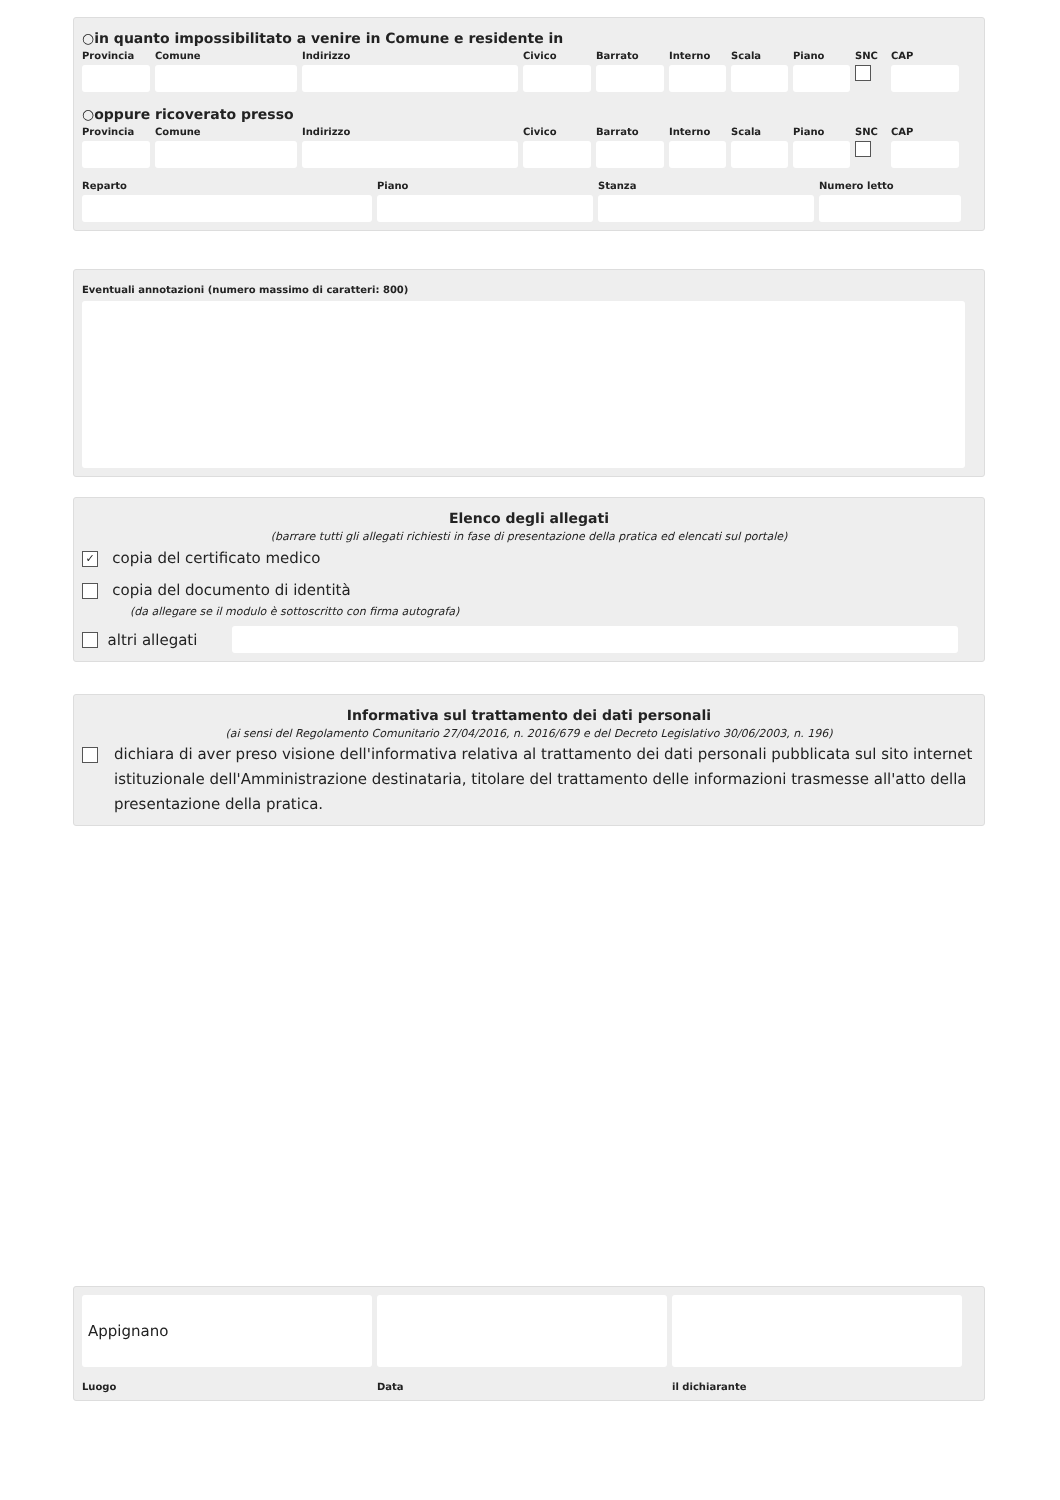○in quanto impossibilitato a venire in Comune e residente in
Provincia
Comune Indirizzo Civico Barrato Interno
Scala Piano SNC CAP
○oppure ricoverato presso
Provincia
Comune Indirizzo Civico Barrato Interno
Scala Piano SNC CAP
Reparto Piano Stanza Numero letto
Eventuali annotazioni (numero massimo di caratteri: 800)
Elenco degli allegati
(barrare tutti gli allegati richiesti in fase di presentazione della pratica ed elencati sul portale)
✓ copia del certificato medico
copia del documento di identità
(da allegare se il modulo è sottoscritto con firma autografa)
altri allegati
Informativa sul trattamento dei dati personali
(ai sensi del Regolamento Comunitario 27/04/2016, n. 2016/679 e del Decreto Legislativo 30/06/2003, n. 196)
dichiara di aver preso visione dell'informativa relativa al trattamento dei dati personali pubblicata sul sito internet istituzionale dell'Amministrazione destinataria, titolare del trattamento delle informazioni trasmesse all'atto della presentazione della pratica.
Appignano
Luogo
Data il dichiarante